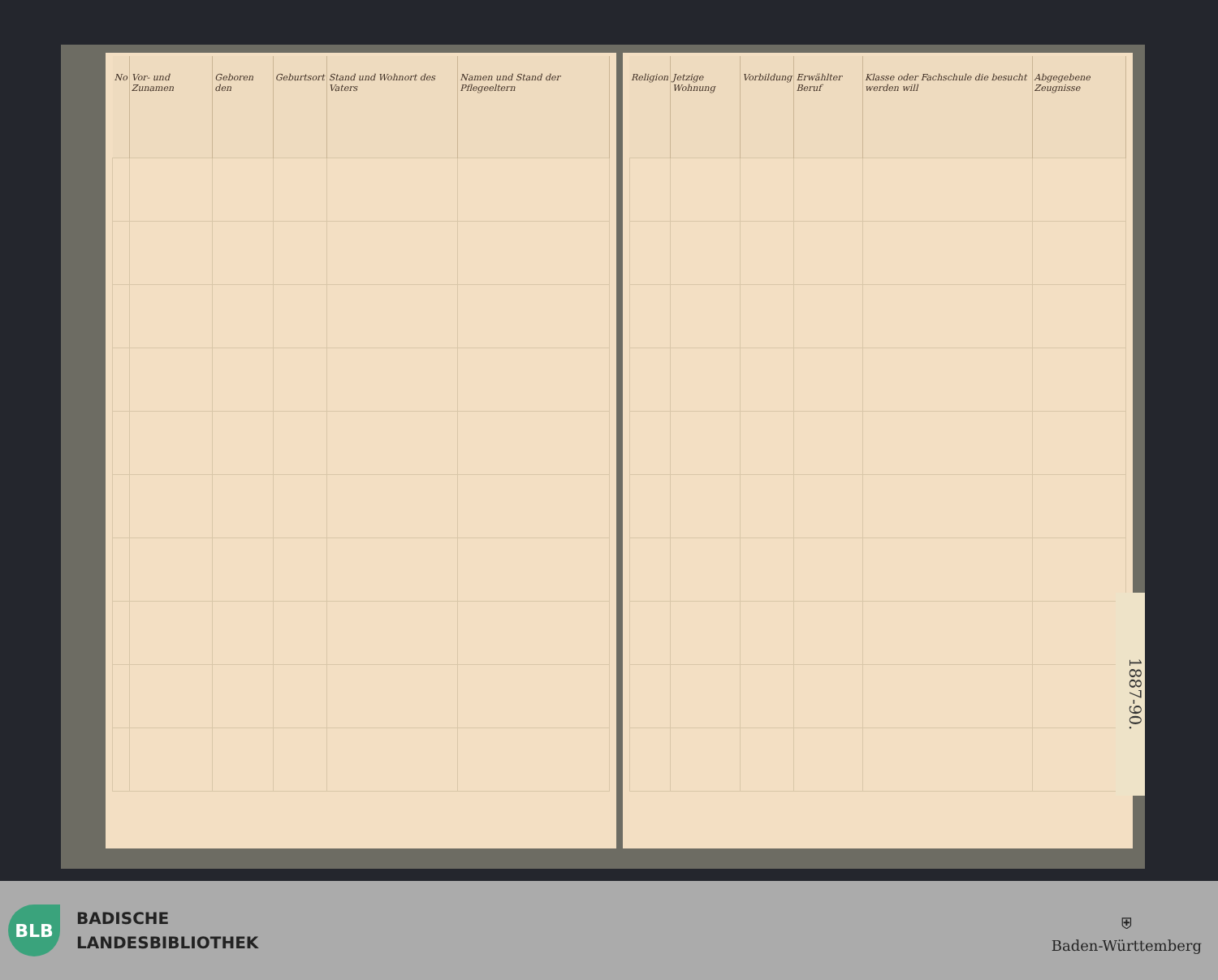| No | Vor- und Zunamen | Geboren den | Geburtsort | Stand und Wohnort des Vaters | Namen und Stand der Pflegeeltern |
| --- | --- | --- | --- | --- | --- |
| Religion | Jetzige Wohnung | Vorbildung | Erwählter Beruf | Klasse oder Fachschule die besucht werden will | Abgegebene Zeugnisse |
| --- | --- | --- | --- | --- | --- |
1887-90.
BLB
BADISCHE
LANDESBIBLIOTHEK
⛨
Baden-Württemberg